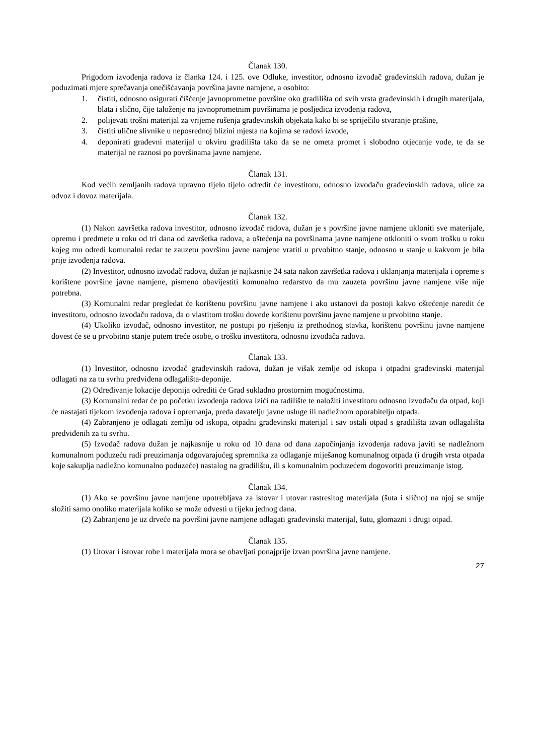Članak 130.
Prigodom izvođenja radova iz članka 124. i 125. ove Odluke, investitor, odnosno izvođač građevinskih radova, dužan je poduzimati mjere sprečavanja onečišćavanja površina javne namjene, a osobito:
1. čistiti, odnosno osigurati čišćenje javnoprometne površine oko gradilišta od svih vrsta građevinskih i drugih materijala, blata i slično, čije taloženje na javnoprometnim površinama je posljedica izvođenja radova,
2. polijevati trošni materijal za vrijeme rušenja građevinskih objekata kako bi se spriječilo stvaranje prašine,
3. čistiti ulične slivnike u neposrednoj blizini mjesta na kojima se radovi izvode,
4. deponirati građevni materijal u okviru gradilišta tako da se ne ometa promet i slobodno otjecanje vode, te da se materijal ne raznosi po površinama javne namjene.
Članak 131.
Kod većih zemljanih radova upravno tijelo tijelo odredit će investitoru, odnosno izvođaču građevinskih radova, ulice za odvoz i dovoz materijala.
Članak 132.
(1) Nakon završetka radova investitor, odnosno izvođač radova, dužan je s površine javne namjene ukloniti sve materijale, opremu i predmete u roku od tri dana od završetka radova, a oštećenja na površinama javne namjene otkloniti o svom trošku u roku kojeg mu odredi komunalni redar te zauzetu površinu javne namjene vratiti u prvobitno stanje, odnosno u stanje u kakvom je bila prije izvođenja radova.
(2) Investitor, odnosno izvođač radova, dužan je najkasnije 24 sata nakon završetka radova i uklanjanja materijala i opreme s korištene površine javne namjene, pismeno obavijestiti komunalno redarstvo da mu zauzeta površinu javne namjene više nije potrebna.
(3) Komunalni redar pregledat će korištenu površinu javne namjene i ako ustanovi da postoji kakvo oštećenje naredit će investitoru, odnosno izvođaču radova, da o vlastitom trošku dovede korištenu površinu javne namjene u prvobitno stanje.
(4) Ukoliko izvođač, odnosno investitor, ne postupi po rješenju iz prethodnog stavka, korištenu površinu javne namjene dovest će se u prvobitno stanje putem treće osobe, o trošku investitora, odnosno izvođača radova.
Članak 133.
(1) Investitor, odnosno izvođač građevinskih radova, dužan je višak zemlje od iskopa i otpadni građevinski materijal odlagati na za tu svrhu predviđena odlagališta-deponije.
(2) Određivanje lokacije deponija odrediti će Grad sukladno prostornim mogućnostima.
(3) Komunalni redar će po početku izvođenja radova izići na radilište te naložiti investitoru odnosno izvođaču da otpad, koji će nastajati tijekom izvođenja radova i opremanja, preda davatelju javne usluge ili nadležnom oporabitelju otpada.
(4) Zabranjeno je odlagati zemlju od iskopa, otpadni građevinski materijal i sav ostali otpad s gradilišta izvan odlagališta predviđenih za tu svrhu.
(5) Izvođač radova dužan je najkasnije u roku od 10 dana od dana započinjanja izvođenja radova javiti se nadležnom komunalnom poduzeću radi preuzimanja odgovarajućeg spremnika za odlaganje miješanog komunalnog otpada (i drugih vrsta otpada koje sakuplja nadležno komunalno poduzeće) nastalog na gradilištu, ili s komunalnim poduzećem dogovoriti preuzimanje istog.
Članak 134.
(1) Ako se površinu javne namjene upotrebljava za istovar i utovar rastresitog materijala (šuta i slično) na njoj se smije složiti samo onoliko materijala koliko se može odvesti u tijeku jednog dana.
(2) Zabranjeno je uz drveće na površini javne namjene odlagati građevinski materijal, šutu, glomazni i drugi otpad.
Članak 135.
(1) Utovar i istovar robe i materijala mora se obavljati ponajprije izvan površina javne namjene.
27